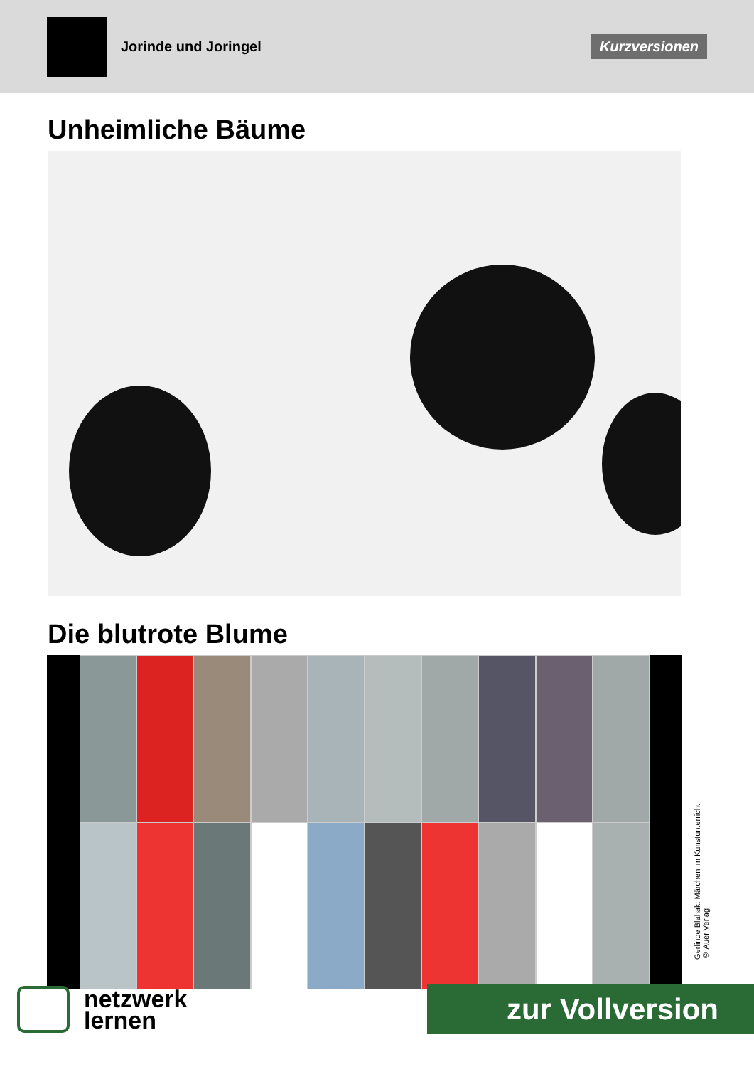Jorinde und Joringel
Kurzversionen
Unheimliche Bäume
Die blutrote Blume
Gerlinde Blahak: Märchen im Kunstunterricht
© Auer Verlag
netzwerk
lernen
zur Vollversion